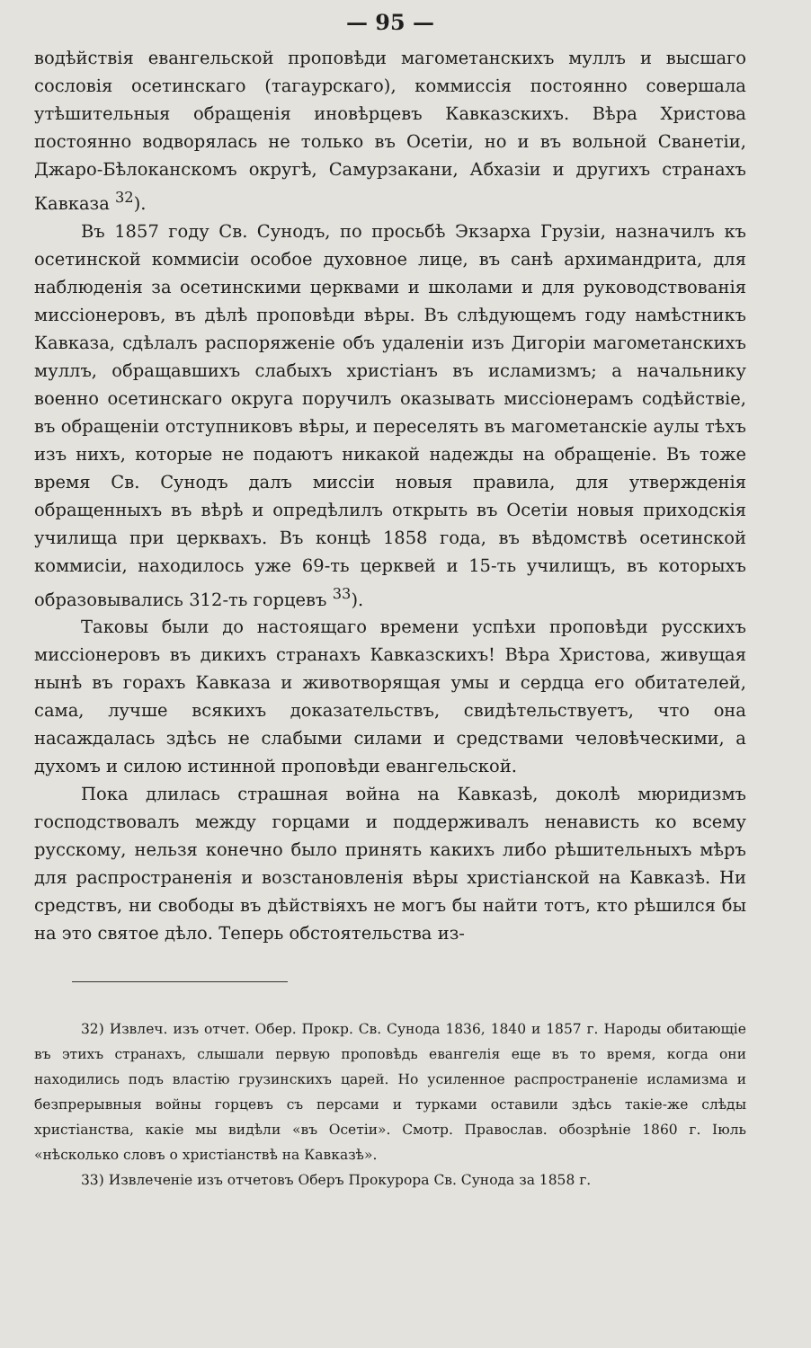— 95 —
водѣйствія евангельской проповѣди магометанскихъ муллъ и высшаго сословія осетинскаго (тагаурскаго), коммиссія постоянно совершала утѣшительныя обращенія иновѣрцевъ Кавказскихъ. Вѣра Христова постоянно водворялась не только въ Осетіи, но и въ вольной Сванетіи, Джаро-Бѣлоканскомъ округѣ, Самурзакани, Абхазіи и другихъ странахъ Кавказа <sup>32</sup>).
Въ 1857 году Св. Сунодъ, по просьбѣ Экзарха Грузіи, назначилъ къ осетинской коммисіи особое духовное лице, въ санѣ архимандрита, для наблюденія за осетинскими церквами и школами и для руководствованія миссіонеровъ, въ дѣлѣ проповѣди вѣры. Въ слѣдующемъ году намѣстникъ Кавказа, сдѣлалъ распоряженіе объ удаленіи изъ Дигоріи магометанскихъ муллъ, обращавшихъ слабыхъ христіанъ въ исламизмъ; а начальнику военно осетинскаго округа поручилъ оказывать миссіонерамъ содѣйствіе, въ обращеніи отступниковъ вѣры, и переселять въ магометанскіе аулы тѣхъ изъ нихъ, которые не подаютъ никакой надежды на обращеніе. Въ тоже время Св. Сунодъ далъ миссіи новыя правила, для утвержденія обращенныхъ въ вѣрѣ и опредѣлилъ открыть въ Осетіи новыя приходскія училища при церквахъ. Въ концѣ 1858 года, въ вѣдомствѣ осетинской коммисіи, находилось уже 69-ть церквей и 15-ть училищъ, въ которыхъ образовывались 312-ть горцевъ <sup>33</sup>).
Таковы были до настоящаго времени успѣхи проповѣди русскихъ миссіонеровъ въ дикихъ странахъ Кавказскихъ! Вѣра Христова, живущая нынѣ въ горахъ Кавказа и животворящая умы и сердца его обитателей, сама, лучше всякихъ доказательствъ, свидѣтельствуетъ, что она насаждалась здѣсь не слабыми силами и средствами человѣческими, а духомъ и силою истинной проповѣди евангельской.
Пока длилась страшная война на Кавказѣ, доколѣ мюридизмъ господствовалъ между горцами и поддерживалъ ненависть ко всему русскому, нельзя конечно было принять какихъ либо рѣшительныхъ мѣръ для распространенія и возстановленія вѣры христіанской на Кавказѣ. Ни средствъ, ни свободы въ дѣйствіяхъ не могъ бы найти тотъ, кто рѣшился бы на это святое дѣло. Теперь обстоятельства из-
32) Извлеч. изъ отчет. Обер. Прокр. Св. Сунода 1836, 1840 и 1857 г. Народы обитающіе въ этихъ странахъ, слышали первую проповѣдь евангелія еще въ то время, когда они находились подъ властію грузинскихъ царей. Но усиленное распространеніе исламизма и безпрерывныя войны горцевъ съ персами и турками оставили здѣсь такіе-же слѣды христіанства, какіе мы видѣли «въ Осетіи». Смотр. Православ. обозрѣніе 1860 г. Іюль «нѣсколько словъ о христіанствѣ на Кавказѣ».
33) Извлеченіе изъ отчетовъ Оберъ Прокурора Св. Сунода за 1858 г.